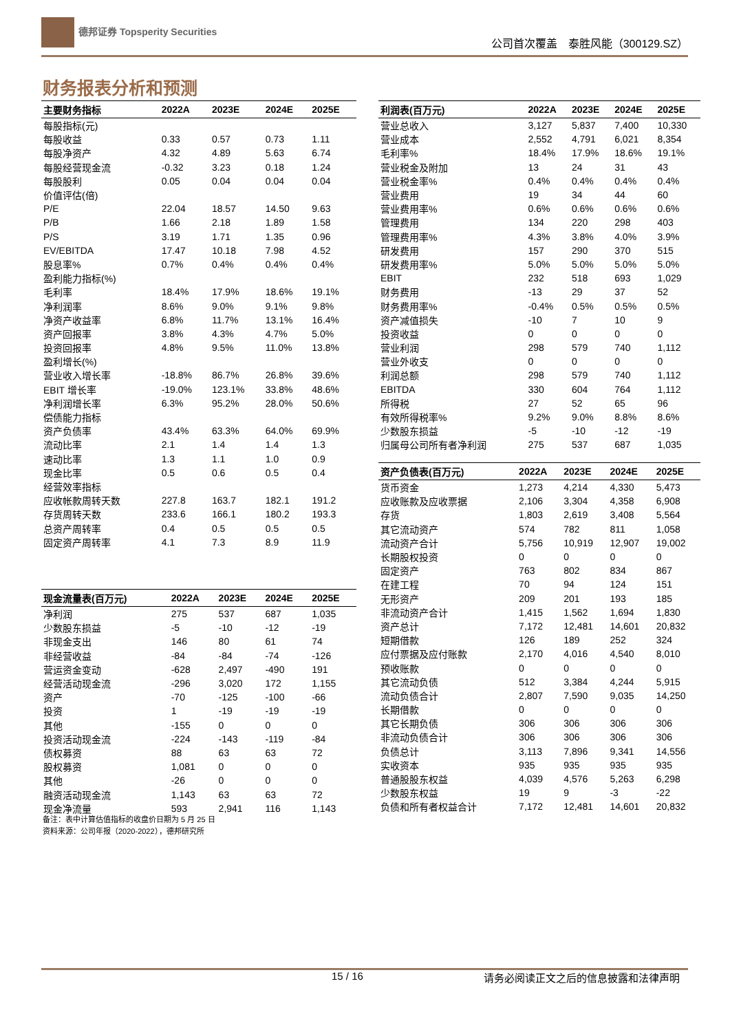德邦证券 Topsperity Securities
公司首次覆盖　泰胜风能（300129.SZ）
财务报表分析和预测
| 主要财务指标 | 2022A | 2023E | 2024E | 2025E |
| --- | --- | --- | --- | --- |
| 每股指标(元) | | | | |
| 每股收益 | 0.33 | 0.57 | 0.73 | 1.11 |
| 每股净资产 | 4.32 | 4.89 | 5.63 | 6.74 |
| 每股经营现金流 | -0.32 | 3.23 | 0.18 | 1.24 |
| 每股股利 | 0.05 | 0.04 | 0.04 | 0.04 |
| 价值评估(倍) | | | | |
| P/E | 22.04 | 18.57 | 14.50 | 9.63 |
| P/B | 1.66 | 2.18 | 1.89 | 1.58 |
| P/S | 3.19 | 1.71 | 1.35 | 0.96 |
| EV/EBITDA | 17.47 | 10.18 | 7.98 | 4.52 |
| 股息率% | 0.7% | 0.4% | 0.4% | 0.4% |
| 盈利能力指标(%) | | | | |
| 毛利率 | 18.4% | 17.9% | 18.6% | 19.1% |
| 净利润率 | 8.6% | 9.0% | 9.1% | 9.8% |
| 净资产收益率 | 6.8% | 11.7% | 13.1% | 16.4% |
| 资产回报率 | 3.8% | 4.3% | 4.7% | 5.0% |
| 投资回报率 | 4.8% | 9.5% | 11.0% | 13.8% |
| 盈利增长(%) | | | | |
| 营业收入增长率 | -18.8% | 86.7% | 26.8% | 39.6% |
| EBIT 增长率 | -19.0% | 123.1% | 33.8% | 48.6% |
| 净利润增长率 | 6.3% | 95.2% | 28.0% | 50.6% |
| 偿债能力指标 | | | | |
| 资产负债率 | 43.4% | 63.3% | 64.0% | 69.9% |
| 流动比率 | 2.1 | 1.4 | 1.4 | 1.3 |
| 速动比率 | 1.3 | 1.1 | 1.0 | 0.9 |
| 现金比率 | 0.5 | 0.6 | 0.5 | 0.4 |
| 经营效率指标 | | | | |
| 应收帐款周转天数 | 227.8 | 163.7 | 182.1 | 191.2 |
| 存货周转天数 | 233.6 | 166.1 | 180.2 | 193.3 |
| 总资产周转率 | 0.4 | 0.5 | 0.5 | 0.5 |
| 固定资产周转率 | 4.1 | 7.3 | 8.9 | 11.9 |
| 现金流量表(百万元) | 2022A | 2023E | 2024E | 2025E |
| --- | --- | --- | --- | --- |
| 净利润 | 275 | 537 | 687 | 1,035 |
| 少数股东损益 | -5 | -10 | -12 | -19 |
| 非现金支出 | 146 | 80 | 61 | 74 |
| 非经营收益 | -84 | -84 | -74 | -126 |
| 营运资金变动 | -628 | 2,497 | -490 | 191 |
| 经营活动现金流 | -296 | 3,020 | 172 | 1,155 |
| 资产 | -70 | -125 | -100 | -66 |
| 投资 | 1 | -19 | -19 | -19 |
| 其他 | -155 | 0 | 0 | 0 |
| 投资活动现金流 | -224 | -143 | -119 | -84 |
| 债权募资 | 88 | 63 | 63 | 72 |
| 股权募资 | 1,081 | 0 | 0 | 0 |
| 其他 | -26 | 0 | 0 | 0 |
| 融资活动现金流 | 1,143 | 63 | 63 | 72 |
| 现金净流量 | 593 | 2,941 | 116 | 1,143 |
备注：表中计算估值指标的收盘价日期为 5 月 25 日
资料来源：公司年报（2020-2022），德邦研究所
| 利润表(百万元) | 2022A | 2023E | 2024E | 2025E |
| --- | --- | --- | --- | --- |
| 营业总收入 | 3,127 | 5,837 | 7,400 | 10,330 |
| 营业成本 | 2,552 | 4,791 | 6,021 | 8,354 |
| 毛利率% | 18.4% | 17.9% | 18.6% | 19.1% |
| 营业税金及附加 | 13 | 24 | 31 | 43 |
| 营业税金率% | 0.4% | 0.4% | 0.4% | 0.4% |
| 营业费用 | 19 | 34 | 44 | 60 |
| 营业费用率% | 0.6% | 0.6% | 0.6% | 0.6% |
| 管理费用 | 134 | 220 | 298 | 403 |
| 管理费用率% | 4.3% | 3.8% | 4.0% | 3.9% |
| 研发费用 | 157 | 290 | 370 | 515 |
| 研发费用率% | 5.0% | 5.0% | 5.0% | 5.0% |
| EBIT | 232 | 518 | 693 | 1,029 |
| 财务费用 | -13 | 29 | 37 | 52 |
| 财务费用率% | -0.4% | 0.5% | 0.5% | 0.5% |
| 资产减值损失 | -10 | 7 | 10 | 9 |
| 投资收益 | 0 | 0 | 0 | 0 |
| 营业利润 | 298 | 579 | 740 | 1,112 |
| 营业外收支 | 0 | 0 | 0 | 0 |
| 利润总额 | 298 | 579 | 740 | 1,112 |
| EBITDA | 330 | 604 | 764 | 1,112 |
| 所得税 | 27 | 52 | 65 | 96 |
| 有效所得税率% | 9.2% | 9.0% | 8.8% | 8.6% |
| 少数股东损益 | -5 | -10 | -12 | -19 |
| 归属母公司所有者净利润 | 275 | 537 | 687 | 1,035 |
| 资产负债表(百万元) | 2022A | 2023E | 2024E | 2025E |
| --- | --- | --- | --- | --- |
| 货币资金 | 1,273 | 4,214 | 4,330 | 5,473 |
| 应收账款及应收票据 | 2,106 | 3,304 | 4,358 | 6,908 |
| 存货 | 1,803 | 2,619 | 3,408 | 5,564 |
| 其它流动资产 | 574 | 782 | 811 | 1,058 |
| 流动资产合计 | 5,756 | 10,919 | 12,907 | 19,002 |
| 长期股权投资 | 0 | 0 | 0 | 0 |
| 固定资产 | 763 | 802 | 834 | 867 |
| 在建工程 | 70 | 94 | 124 | 151 |
| 无形资产 | 209 | 201 | 193 | 185 |
| 非流动资产合计 | 1,415 | 1,562 | 1,694 | 1,830 |
| 资产总计 | 7,172 | 12,481 | 14,601 | 20,832 |
| 短期借款 | 126 | 189 | 252 | 324 |
| 应付票据及应付账款 | 2,170 | 4,016 | 4,540 | 8,010 |
| 预收账款 | 0 | 0 | 0 | 0 |
| 其它流动负债 | 512 | 3,384 | 4,244 | 5,915 |
| 流动负债合计 | 2,807 | 7,590 | 9,035 | 14,250 |
| 长期借款 | 0 | 0 | 0 | 0 |
| 其它长期负债 | 306 | 306 | 306 | 306 |
| 非流动负债合计 | 306 | 306 | 306 | 306 |
| 负债总计 | 3,113 | 7,896 | 9,341 | 14,556 |
| 实收资本 | 935 | 935 | 935 | 935 |
| 普通股股东权益 | 4,039 | 4,576 | 5,263 | 6,298 |
| 少数股东权益 | 19 | 9 | -3 | -22 |
| 负债和所有者权益合计 | 7,172 | 12,481 | 14,601 | 20,832 |
15 / 16 请务必阅读正文之后的信息披露和法律声明